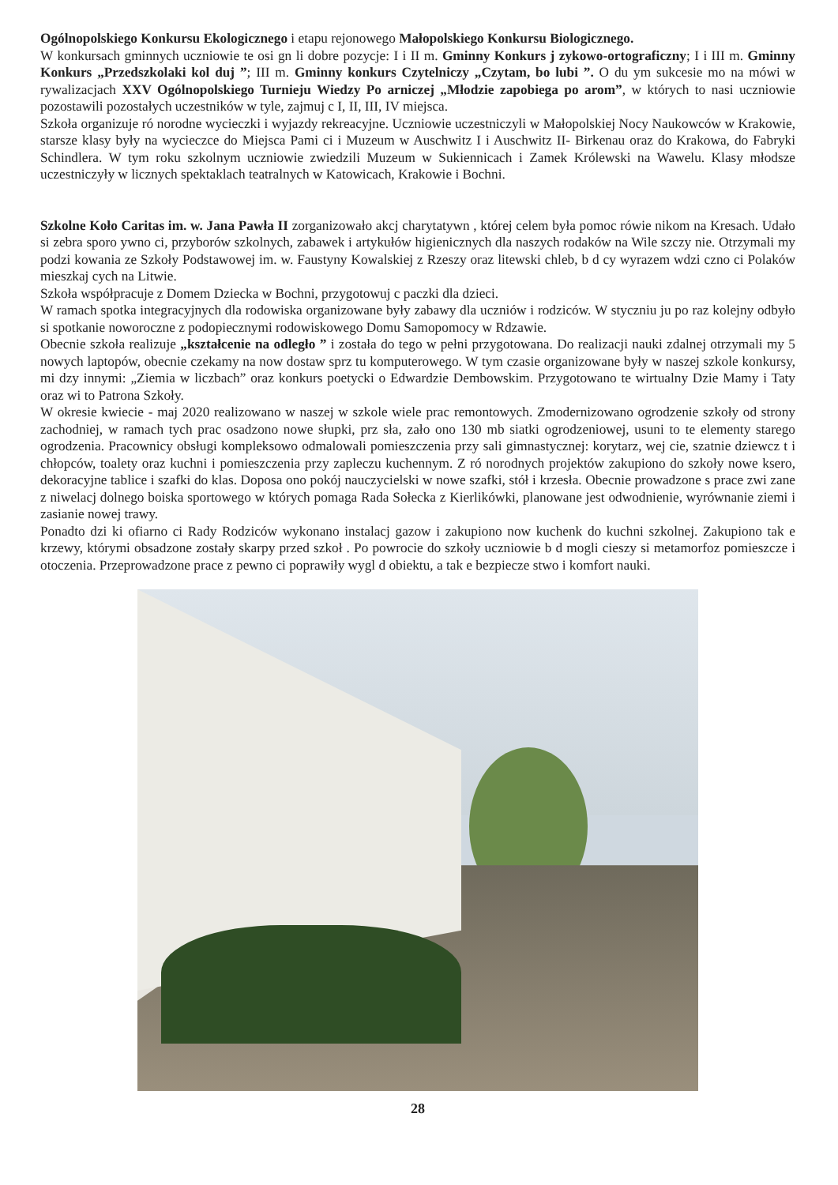Ogólnopolskiego Konkursu Ekologicznego i etapu rejonowego Małopolskiego Konkursu Biologicznego.
W konkursach gminnych uczniowie te osi gn li dobre pozycje: I i II m. Gminny Konkurs j zykowo-ortograficzny; I i III m. Gminny Konkurs „Przedszkolaki kol duj ”; III m. Gminny konkurs Czytelniczy „Czytam, bo lubi ”. O du ym sukcesie mo na mówi w rywalizacjach XXV Ogólnopolskiego Turnieju Wiedzy Po arniczej „Młodzie zapobiega po arom”, w których to nasi uczniowie pozostawili pozostałych uczestników w tyle, zajmuj c I, II, III, IV miejsca.
Szkoła organizuje ró norodne wycieczki i wyjazdy rekreacyjne. Uczniowie uczestniczyli w Małopolskiej Nocy Naukowców w Krakowie, starsze klasy były na wycieczce do Miejsca Pami ci i Muzeum w Auschwitz I i Auschwitz II- Birkenau oraz do Krakowa, do Fabryki Schindlera. W tym roku szkolnym uczniowie zwiedzili Muzeum w Sukiennicach i Zamek Królewski na Wawelu. Klasy młodsze uczestniczyły w licznych spektaklach teatralnych w Katowicach, Krakowie i Bochni.
Szkolne Koło Caritas im. w. Jana Pawła II zorganizowało akcj charytatywn , której celem była pomoc rówie nikom na Kresach. Udało si zebra sporo ywno ci, przyborów szkolnych, zabawek i artykułów higienicznych dla naszych rodaków na Wile szczy nie. Otrzymali my podzi kowania ze Szkoły Podstawowej im. w. Faustyny Kowalskiej z Rzeszy oraz litewski chleb, b d cy wyrazem wdzi czno ci Polaków mieszkaj cych na Litwie.
Szkoła współpracuje z Domem Dziecka w Bochni, przygotowuj c paczki dla dzieci.
W ramach spotka integracyjnych dla rodowiska organizowane były zabawy dla uczniów i rodziców. W styczniu ju po raz kolejny odbyło si spotkanie noworoczne z podopiecznymi rodowiskowego Domu Samopomocy w Rdzawie.
Obecnie szkoła realizuje „kształcenie na odległo ” i została do tego w pełni przygotowana. Do realizacji nauki zdalnej otrzymali my 5 nowych laptopów, obecnie czekamy na now dostaw sprz tu komputerowego. W tym czasie organizowane były w naszej szkole konkursy, mi dzy innymi: „Ziemia w liczbach” oraz konkurs poetycki o Edwardzie Dembowskim. Przygotowano te wirtualny Dzie Mamy i Taty oraz wi to Patrona Szkoły.
W okresie kwiecie - maj 2020 realizowano w naszej w szkole wiele prac remontowych. Zmodernizowano ogrodzenie szkoły od strony zachodniej, w ramach tych prac osadzono nowe słupki, prz sła, zało ono 130 mb siatki ogrodzeniowej, usuni to te elementy starego ogrodzenia. Pracownicy obsługi kompleksowo odmalowali pomieszczenia przy sali gimnastycznej: korytarz, wej cie, szatnie dziewcz t i chłopców, toalety oraz kuchni i pomieszczenia przy zapleczu kuchennym. Z ró norodnych projektów zakupiono do szkoły nowe ksero, dekoracyjne tablice i szafki do klas. Doposa ono pokój nauczycielski w nowe szafki, stół i krzesła. Obecnie prowadzone s prace zwi zane z niwelacj dolnego boiska sportowego w których pomaga Rada Sołecka z Kierlikówki, planowane jest odwodnienie, wyrównanie ziemi i zasianie nowej trawy.
Ponadto dzi ki ofiarno ci Rady Rodziców wykonano instalacj gazow i zakupiono now kuchenk do kuchni szkolnej. Zakupiono tak e krzewy, którymi obsadzone zostały skarpy przed szkoł . Po powrocie do szkoły uczniowie b d mogli cieszy si metamorfoz pomieszcze i otoczenia. Przeprowadzone prace z pewno ci poprawiły wygl d obiektu, a tak e bezpiecze stwo i komfort nauki.
28